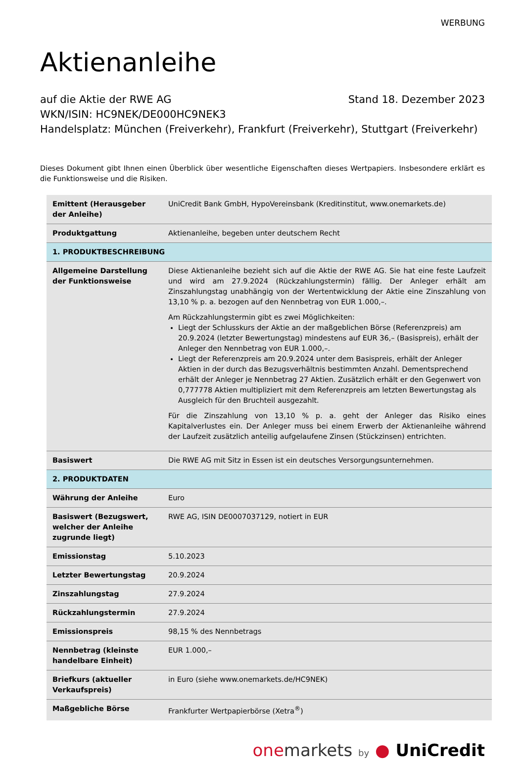WERBUNG
Aktienanleihe
auf die Aktie der RWE AG Stand 18. Dezember 2023
WKN/ISIN: HC9NEK/DE000HC9NEK3
Handelsplatz: München (Freiverkehr), Frankfurt (Freiverkehr), Stuttgart (Freiverkehr)
Dieses Dokument gibt Ihnen einen Überblick über wesentliche Eigenschaften dieses Wertpapiers. Insbesondere erklärt es die Funktionsweise und die Risiken.
| Emittent (Herausgeber der Anleihe) | UniCredit Bank GmbH, HypoVereinsbank (Kreditinstitut, www.onemarkets.de) |
| Produktgattung | Aktienanleihe, begeben unter deutschem Recht |
| 1. PRODUKTBESCHREIBUNG | |
| Allgemeine Darstellung der Funktionsweise | Diese Aktienanleihe bezieht sich auf die Aktie der RWE AG. Sie hat eine feste Laufzeit und wird am 27.9.2024 (Rückzahlungstermin) fällig. Der Anleger erhält am Zinszahlungstag unabhängig von der Wertentwicklung der Aktie eine Zinszahlung von 13,10 % p. a. bezogen auf den Nennbetrag von EUR 1.000,–. Am Rückzahlungstermin gibt es zwei Möglichkeiten: Liegt der Schlusskurs der Aktie an der maßgeblichen Börse (Referenzpreis) am 20.9.2024 (letzter Bewertungstag) mindestens auf EUR 36,– (Basispreis), erhält der Anleger den Nennbetrag von EUR 1.000,–. Liegt der Referenzpreis am 20.9.2024 unter dem Basispreis, erhält der Anleger Aktien in der durch das Bezugsverhältnis bestimmten Anzahl. Dementsprechend erhält der Anleger je Nennbetrag 27 Aktien. Zusätzlich erhält er den Gegenwert von 0,777778 Aktien multipliziert mit dem Referenzpreis am letzten Bewertungstag als Ausgleich für den Bruchteil ausgezahlt. Für die Zinszahlung von 13,10 % p. a. geht der Anleger das Risiko eines Kapitalverlustes ein. Der Anleger muss bei einem Erwerb der Aktienanleihe während der Laufzeit zusätzlich anteilig aufgelaufene Zinsen (Stückzinsen) entrichten. |
| Basiswert | Die RWE AG mit Sitz in Essen ist ein deutsches Versorgungsunternehmen. |
| 2. PRODUKTDATEN | |
| Währung der Anleihe | Euro |
| Basiswert (Bezugswert, welcher der Anleihe zugrunde liegt) | RWE AG, ISIN DE0007037129, notiert in EUR |
| Emissionstag | 5.10.2023 |
| Letzter Bewertungstag | 20.9.2024 |
| Zinszahlungstag | 27.9.2024 |
| Rückzahlungstermin | 27.9.2024 |
| Emissionspreis | 98,15 % des Nennbetrags |
| Nennbetrag (kleinste handelbare Einheit) | EUR 1.000,– |
| Briefkurs (aktueller Verkaufspreis) | in Euro (siehe www.onemarkets.de/HC9NEK) |
| Maßgebliche Börse | Frankfurter Wertpapierbörse (Xetra<sup>®</sup>) |
one markets by ● UniCredit